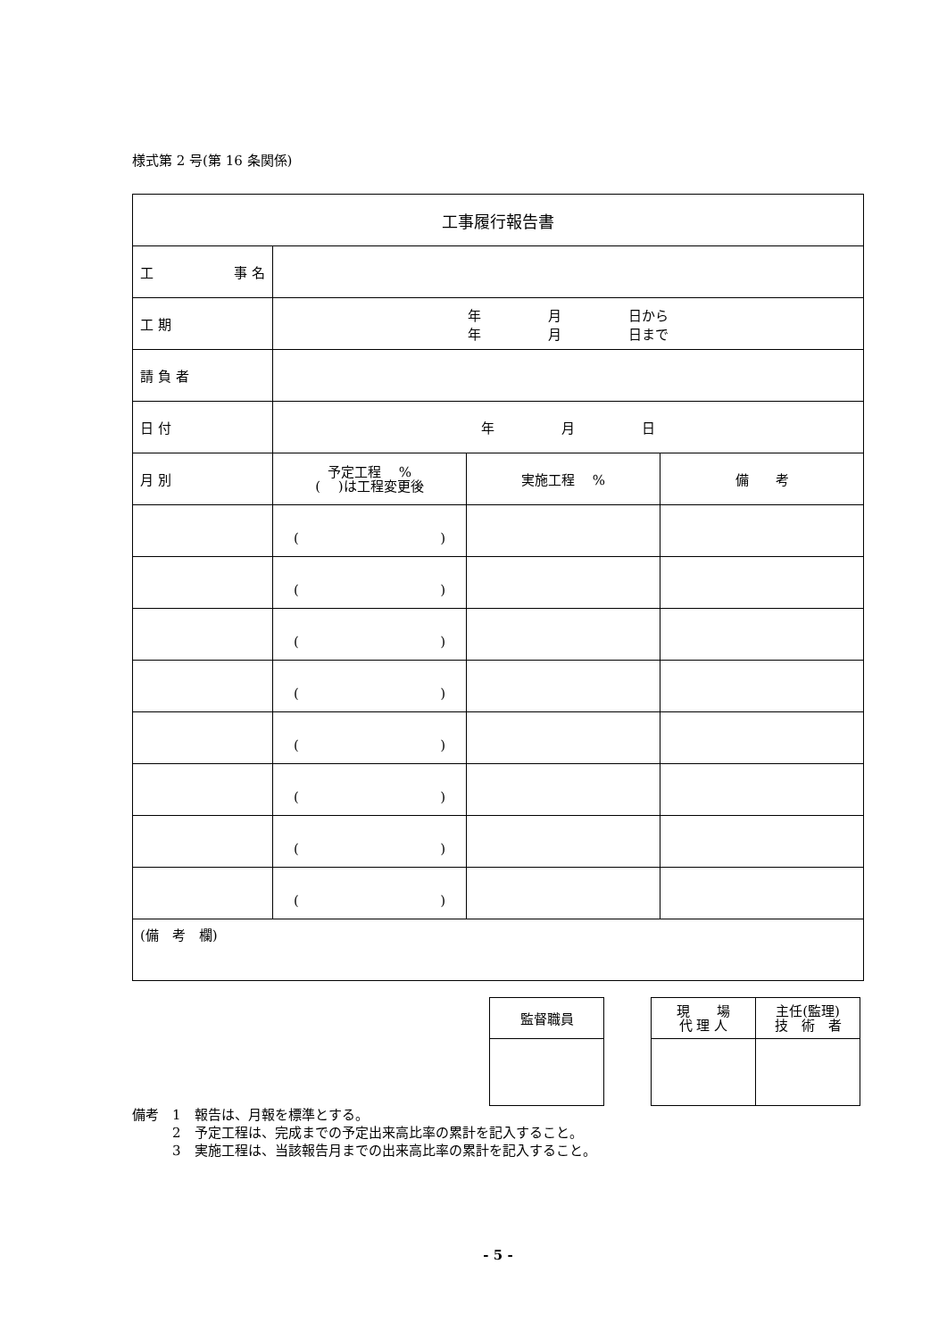様式第 2 号(第 16 条関係)
| 工事履行報告書 | | | |
| 工 事 名 | | | |
| 工 期 | 年 月 日から 年 月 日まで | | |
| 請 負 者 | | | |
| 日 付 | 年 月 日 | | |
| 月 別 | 予定工程 % ( )は工程変更後 | 実施工程 % | 備 考 |
| | ( ) | | |
| | ( ) | | |
| | ( ) | | |
| | ( ) | | |
| | ( ) | | |
| | ( ) | | |
| | ( ) | | |
| | ( ) | | |
| (備 考 欄) | | | |
| 監督職員 |
| 現 場 代 理 人 | 主任(監理) 技 術 者 |
備考　1　報告は、月報を標準とする。
　　　2　予定工程は、完成までの予定出来高比率の累計を記入すること。
　　　3　実施工程は、当該報告月までの出来高比率の累計を記入すること。
- 5 -